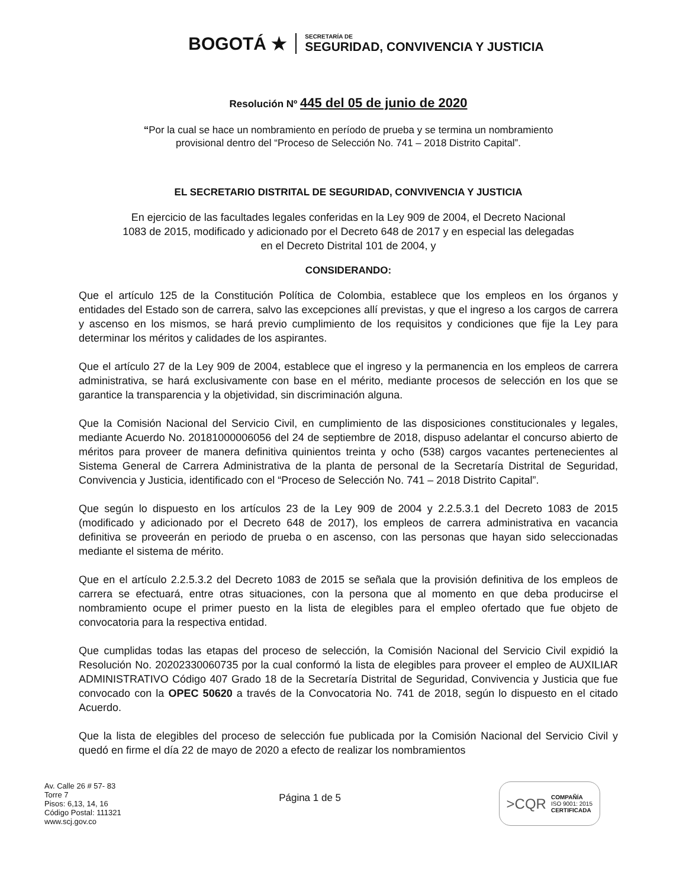BOGOTÁ ★
SECRETARÍA DE
SEGURIDAD, CONVIVENCIA Y JUSTICIA
Resolución Nº 445 del 05 de junio de 2020
“Por la cual se hace un nombramiento en período de prueba y se termina un nombramiento
provisional dentro del “Proceso de Selección No. 741 – 2018 Distrito Capital”.
EL SECRETARIO DISTRITAL DE SEGURIDAD, CONVIVENCIA Y JUSTICIA
En ejercicio de las facultades legales conferidas en la Ley 909 de 2004, el Decreto Nacional
1083 de 2015, modificado y adicionado por el Decreto 648 de 2017 y en especial las delegadas
en el Decreto Distrital 101 de 2004, y
CONSIDERANDO:
Que el artículo 125 de la Constitución Política de Colombia, establece que los empleos en los órganos y entidades del Estado son de carrera, salvo las excepciones allí previstas, y que el ingreso a los cargos de carrera y ascenso en los mismos, se hará previo cumplimiento de los requisitos y condiciones que fije la Ley para determinar los méritos y calidades de los aspirantes.
Que el artículo 27 de la Ley 909 de 2004, establece que el ingreso y la permanencia en los empleos de carrera administrativa, se hará exclusivamente con base en el mérito, mediante procesos de selección en los que se garantice la transparencia y la objetividad, sin discriminación alguna.
Que la Comisión Nacional del Servicio Civil, en cumplimiento de las disposiciones constitucionales y legales, mediante Acuerdo No. 20181000006056 del 24 de septiembre de 2018, dispuso adelantar el concurso abierto de méritos para proveer de manera definitiva quinientos treinta y ocho (538) cargos vacantes pertenecientes al Sistema General de Carrera Administrativa de la planta de personal de la Secretaría Distrital de Seguridad, Convivencia y Justicia, identificado con el “Proceso de Selección No. 741 – 2018 Distrito Capital”.
Que según lo dispuesto en los artículos 23 de la Ley 909 de 2004 y 2.2.5.3.1 del Decreto 1083 de 2015 (modificado y adicionado por el Decreto 648 de 2017), los empleos de carrera administrativa en vacancia definitiva se proveerán en periodo de prueba o en ascenso, con las personas que hayan sido seleccionadas mediante el sistema de mérito.
Que en el artículo 2.2.5.3.2 del Decreto 1083 de 2015 se señala que la provisión definitiva de los empleos de carrera se efectuará, entre otras situaciones, con la persona que al momento en que deba producirse el nombramiento ocupe el primer puesto en la lista de elegibles para el empleo ofertado que fue objeto de convocatoria para la respectiva entidad.
Que cumplidas todas las etapas del proceso de selección, la Comisión Nacional del Servicio Civil expidió la Resolución No. 20202330060735 por la cual conformó la lista de elegibles para proveer el empleo de AUXILIAR ADMINISTRATIVO Código 407 Grado 18 de la Secretaría Distrital de Seguridad, Convivencia y Justicia que fue convocado con la OPEC 50620 a través de la Convocatoria No. 741 de 2018, según lo dispuesto en el citado Acuerdo.
Que la lista de elegibles del proceso de selección fue publicada por la Comisión Nacional del Servicio Civil y quedó en firme el día 22 de mayo de 2020 a efecto de realizar los nombramientos
Av. Calle 26 # 57- 83
Torre 7
Pisos: 6,13, 14, 16
Código Postal: 111321
www.scj.gov.co
Página 1 de 5
>CQR
COMPAÑÍA
ISO 9001: 2015
CERTIFICADA